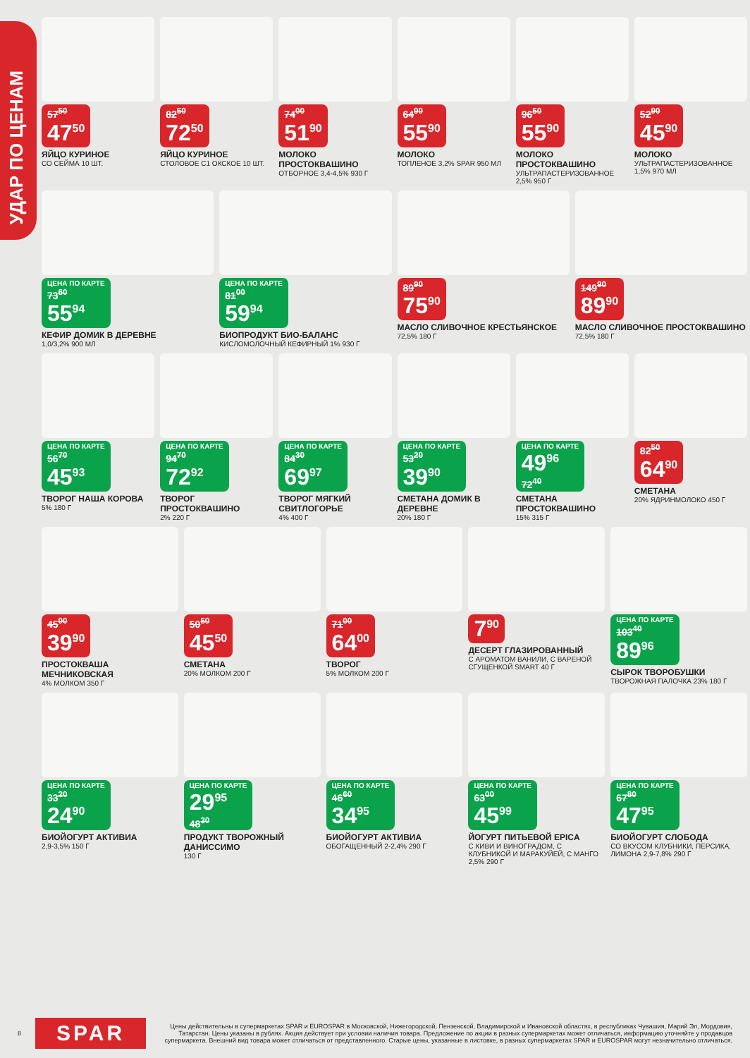УДАР ПО ЦЕНАМ
57<sup>50</sup> 47<sup>50</sup>
ЯЙЦО КУРИНОЕ
СО СЕЙМА 10 ШТ.
82<sup>50</sup> 72<sup>50</sup>
ЯЙЦО КУРИНОЕ
СТОЛОВОЕ С1 ОКСКОЕ 10 ШТ.
74<sup>00</sup> 51<sup>90</sup>
МОЛОКО ПРОСТОКВАШИНО
ОТБОРНОЕ 3,4-4,5% 930 Г
64<sup>90</sup> 55<sup>90</sup>
МОЛОКО
ТОПЛЕНОЕ 3,2% SPAR 950 МЛ
96<sup>50</sup> 55<sup>90</sup>
МОЛОКО ПРОСТОКВАШИНО
УЛЬТРАПАСТЕРИЗОВАННОЕ 2,5% 950 Г
52<sup>90</sup> 45<sup>90</sup>
МОЛОКО
УЛЬТРАПАСТЕРИЗОВАННОЕ 1,5% 970 МЛ
ЦЕНА ПО КАРТЕ 73<sup>60</sup> 55<sup>94</sup>
КЕФИР ДОМИК В ДЕРЕВНЕ
1,0/3,2% 900 МЛ
ЦЕНА ПО КАРТЕ 81<sup>00</sup> 59<sup>94</sup>
БИОПРОДУКТ БИО-БАЛАНС
КИСЛОМОЛОЧНЫЙ КЕФИРНЫЙ 1% 930 Г
89<sup>90</sup> 75<sup>90</sup>
МАСЛО СЛИВОЧНОЕ КРЕСТЬЯНСКОЕ
72,5% 180 Г
149<sup>90</sup> 89<sup>90</sup>
МАСЛО СЛИВОЧНОЕ ПРОСТОКВАШИНО
72,5% 180 Г
ЦЕНА ПО КАРТЕ 56<sup>70</sup> 45<sup>93</sup>
ТВОРОГ НАША КОРОВА
5% 180 Г
ЦЕНА ПО КАРТЕ 94<sup>70</sup> 72<sup>92</sup>
ТВОРОГ ПРОСТОКВАШИНО
2% 220 Г
ЦЕНА ПО КАРТЕ 84<sup>30</sup> 69<sup>97</sup>
ТВОРОГ МЯГКИЙ СВИТЛОГОРЬЕ
4% 400 Г
ЦЕНА ПО КАРТЕ 53<sup>20</sup> 39<sup>90</sup>
СМЕТАНА ДОМИК В ДЕРЕВНЕ
20% 180 Г
ЦЕНА ПО КАРТЕ 49<sup>96</sup> 72<sup>40</sup>
СМЕТАНА ПРОСТОКВАШИНО
15% 315 Г
82<sup>50</sup> 64<sup>90</sup>
СМЕТАНА
20% ЯДРИНМОЛОКО 450 Г
45<sup>00</sup> 39<sup>90</sup>
ПРОСТОКВАША МЕЧНИКОВСКАЯ
4% МОЛКОМ 350 Г
50<sup>50</sup> 45<sup>50</sup>
СМЕТАНА
20% МОЛКОМ 200 Г
71<sup>00</sup> 64<sup>00</sup>
ТВОРОГ
5% МОЛКОМ 200 Г
7<sup>90</sup>
ДЕСЕРТ ГЛАЗИРОВАННЫЙ
С АРОМАТОМ ВАНИЛИ, С ВАРЕНОЙ СГУЩЕНКОЙ SMART 40 Г
ЦЕНА ПО КАРТЕ 103<sup>40</sup> 89<sup>96</sup>
СЫРОК ТВОРОБУШКИ
ТВОРОЖНАЯ ПАЛОЧКА 23% 180 Г
ЦЕНА ПО КАРТЕ 33<sup>20</sup> 24<sup>90</sup>
БИОЙОГУРТ АКТИВИА
2,9-3,5% 150 Г
ЦЕНА ПО КАРТЕ 29<sup>95</sup> 48<sup>30</sup>
ПРОДУКТ ТВОРОЖНЫЙ ДАНИССИМО
130 Г
ЦЕНА ПО КАРТЕ 46<sup>60</sup> 34<sup>95</sup>
БИОЙОГУРТ АКТИВИА
ОБОГАЩЕННЫЙ 2-2,4% 290 Г
ЦЕНА ПО КАРТЕ 63<sup>00</sup> 45<sup>99</sup>
ЙОГУРТ ПИТЬЕВОЙ EPICA
С КИВИ И ВИНОГРАДОМ, С КЛУБНИКОЙ И МАРАКУЙЕЙ, С МАНГО 2,5% 290 Г
ЦЕНА ПО КАРТЕ 67<sup>80</sup> 47<sup>95</sup>
БИОЙОГУРТ СЛОБОДА
СО ВКУСОМ КЛУБНИКИ, ПЕРСИКА, ЛИМОНА 2,9-7,8% 290 Г
8 SPAR Цены действительны в супермаркетах SPAR и EUROSPAR в Московской, Нижегородской, Пензенской, Владимирской и Ивановской областях, в республиках Чувашия, Марий Эл, Мордовия, Татарстан. Цены указаны в рублях. Акция действует при условии наличия товара. Предложение по акции в разных супермаркетах может отличаться, информацию уточняйте у продавцов супермаркета. Внешний вид товара может отличаться от представленного. Старые цены, указанные в листовке, в разных супермаркетах SPAR и EUROSPAR могут незначительно отличаться.